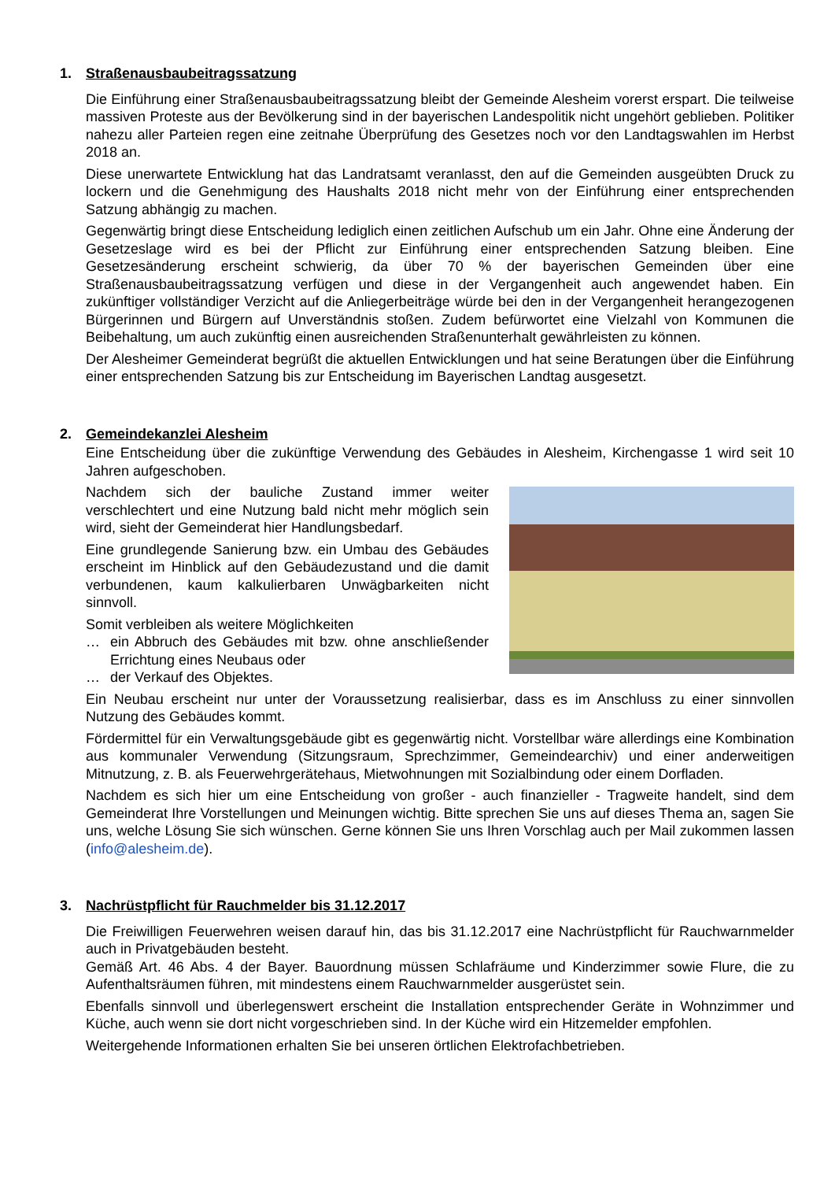1. Straßenausbaubeitragssatzung
Die Einführung einer Straßenausbaubeitragssatzung bleibt der Gemeinde Alesheim vorerst erspart. Die teilweise massiven Proteste aus der Bevölkerung sind in der bayerischen Landespolitik nicht ungehört geblieben. Politiker nahezu aller Parteien regen eine zeitnahe Überprüfung des Gesetzes noch vor den Landtagswahlen im Herbst 2018 an.
Diese unerwartete Entwicklung hat das Landratsamt veranlasst, den auf die Gemeinden ausgeübten Druck zu lockern und die Genehmigung des Haushalts 2018 nicht mehr von der Einführung einer entsprechenden Satzung abhängig zu machen.
Gegenwärtig bringt diese Entscheidung lediglich einen zeitlichen Aufschub um ein Jahr. Ohne eine Änderung der Gesetzeslage wird es bei der Pflicht zur Einführung einer entsprechenden Satzung bleiben. Eine Gesetzesänderung erscheint schwierig, da über 70 % der bayerischen Gemeinden über eine Straßenausbaubeitragssatzung verfügen und diese in der Vergangenheit auch angewendet haben. Ein zukünftiger vollständiger Verzicht auf die Anliegerbeiträge würde bei den in der Vergangenheit herangezogenen Bürgerinnen und Bürgern auf Unverständnis stoßen. Zudem befürwortet eine Vielzahl von Kommunen die Beibehaltung, um auch zukünftig einen ausreichenden Straßenunterhalt gewährleisten zu können.
Der Alesheimer Gemeinderat begrüßt die aktuellen Entwicklungen und hat seine Beratungen über die Einführung einer entsprechenden Satzung bis zur Entscheidung im Bayerischen Landtag ausgesetzt.
2. Gemeindekanzlei Alesheim
Eine Entscheidung über die zukünftige Verwendung des Gebäudes in Alesheim, Kirchengasse 1 wird seit 10 Jahren aufgeschoben.
Nachdem sich der bauliche Zustand immer weiter verschlechtert und eine Nutzung bald nicht mehr möglich sein wird, sieht der Gemeinderat hier Handlungsbedarf.
Eine grundlegende Sanierung bzw. ein Umbau des Gebäudes erscheint im Hinblick auf den Gebäudezustand und die damit verbundenen, kaum kalkulierbaren Unwägbarkeiten nicht sinnvoll.
Somit verbleiben als weitere Möglichkeiten
… ein Abbruch des Gebäudes mit bzw. ohne anschließender Errichtung eines Neubaus oder
… der Verkauf des Objektes.
Ein Neubau erscheint nur unter der Voraussetzung realisierbar, dass es im Anschluss zu einer sinnvollen Nutzung des Gebäudes kommt.
Fördermittel für ein Verwaltungsgebäude gibt es gegenwärtig nicht. Vorstellbar wäre allerdings eine Kombination aus kommunaler Verwendung (Sitzungsraum, Sprechzimmer, Gemeindearchiv) und einer anderweitigen Mitnutzung, z. B. als Feuerwehrgerätehaus, Mietwohnungen mit Sozialbindung oder einem Dorfladen.
Nachdem es sich hier um eine Entscheidung von großer - auch finanzieller - Tragweite handelt, sind dem Gemeinderat Ihre Vorstellungen und Meinungen wichtig. Bitte sprechen Sie uns auf dieses Thema an, sagen Sie uns, welche Lösung Sie sich wünschen. Gerne können Sie uns Ihren Vorschlag auch per Mail zukommen lassen (info@alesheim.de).
3. Nachrüstpflicht für Rauchmelder bis 31.12.2017
Die Freiwilligen Feuerwehren weisen darauf hin, das bis 31.12.2017 eine Nachrüstpflicht für Rauchwarnmelder auch in Privatgebäuden besteht.
Gemäß Art. 46 Abs. 4 der Bayer. Bauordnung müssen Schlafräume und Kinderzimmer sowie Flure, die zu Aufenthaltsräumen führen, mit mindestens einem Rauchwarnmelder ausgerüstet sein.
Ebenfalls sinnvoll und überlegenswert erscheint die Installation entsprechender Geräte in Wohnzimmer und Küche, auch wenn sie dort nicht vorgeschrieben sind. In der Küche wird ein Hitzemelder empfohlen.
Weitergehende Informationen erhalten Sie bei unseren örtlichen Elektrofachbetrieben.